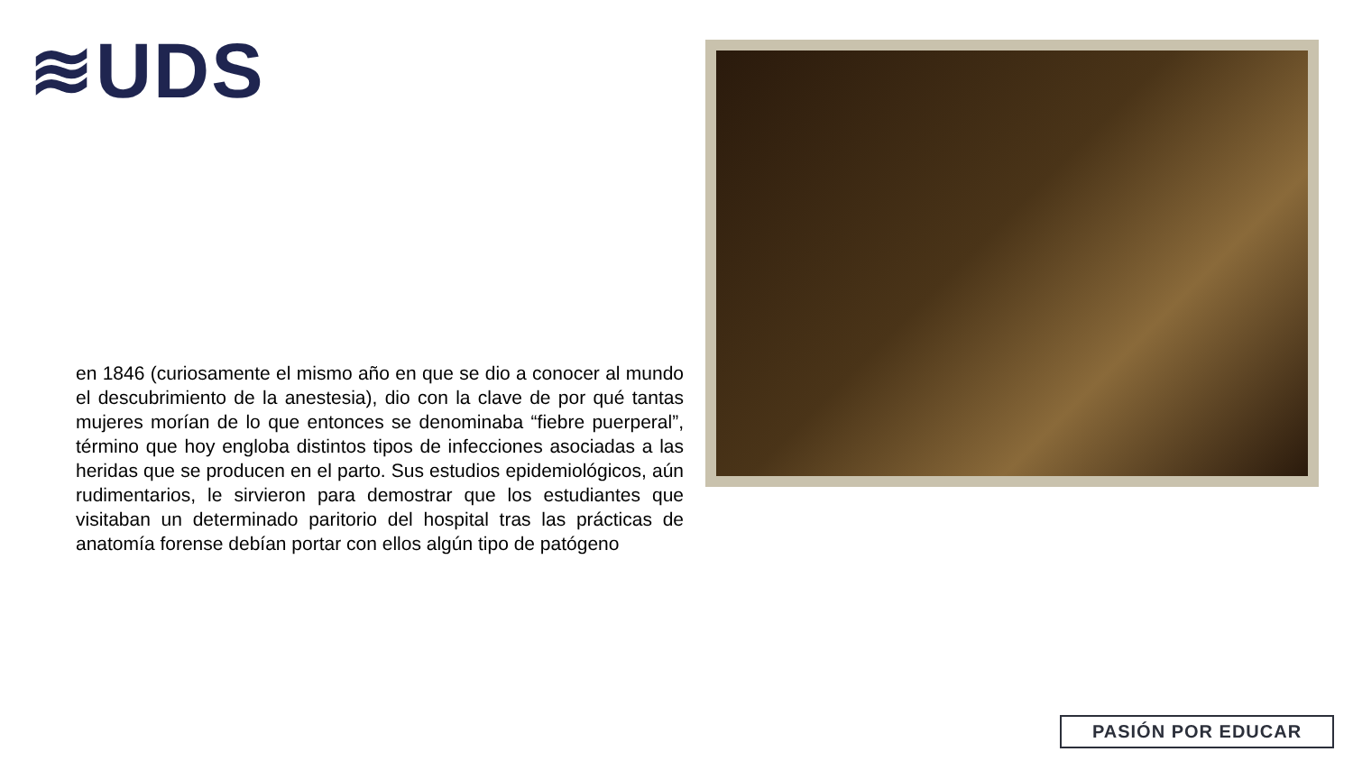≋UDS
en 1846 (curiosamente el mismo año en que se dio a conocer al mundo el descubrimiento de la anestesia), dio con la clave de por qué tantas mujeres morían de lo que entonces se denominaba “fiebre puerperal”, término que hoy engloba distintos tipos de infecciones asociadas a las heridas que se producen en el parto. Sus estudios epidemiológicos, aún rudimentarios, le sirvieron para demostrar que los estudiantes que visitaban un determinado paritorio del hospital tras las prácticas de anatomía forense debían portar con ellos algún tipo de patógeno
PASIÓN POR EDUCAR